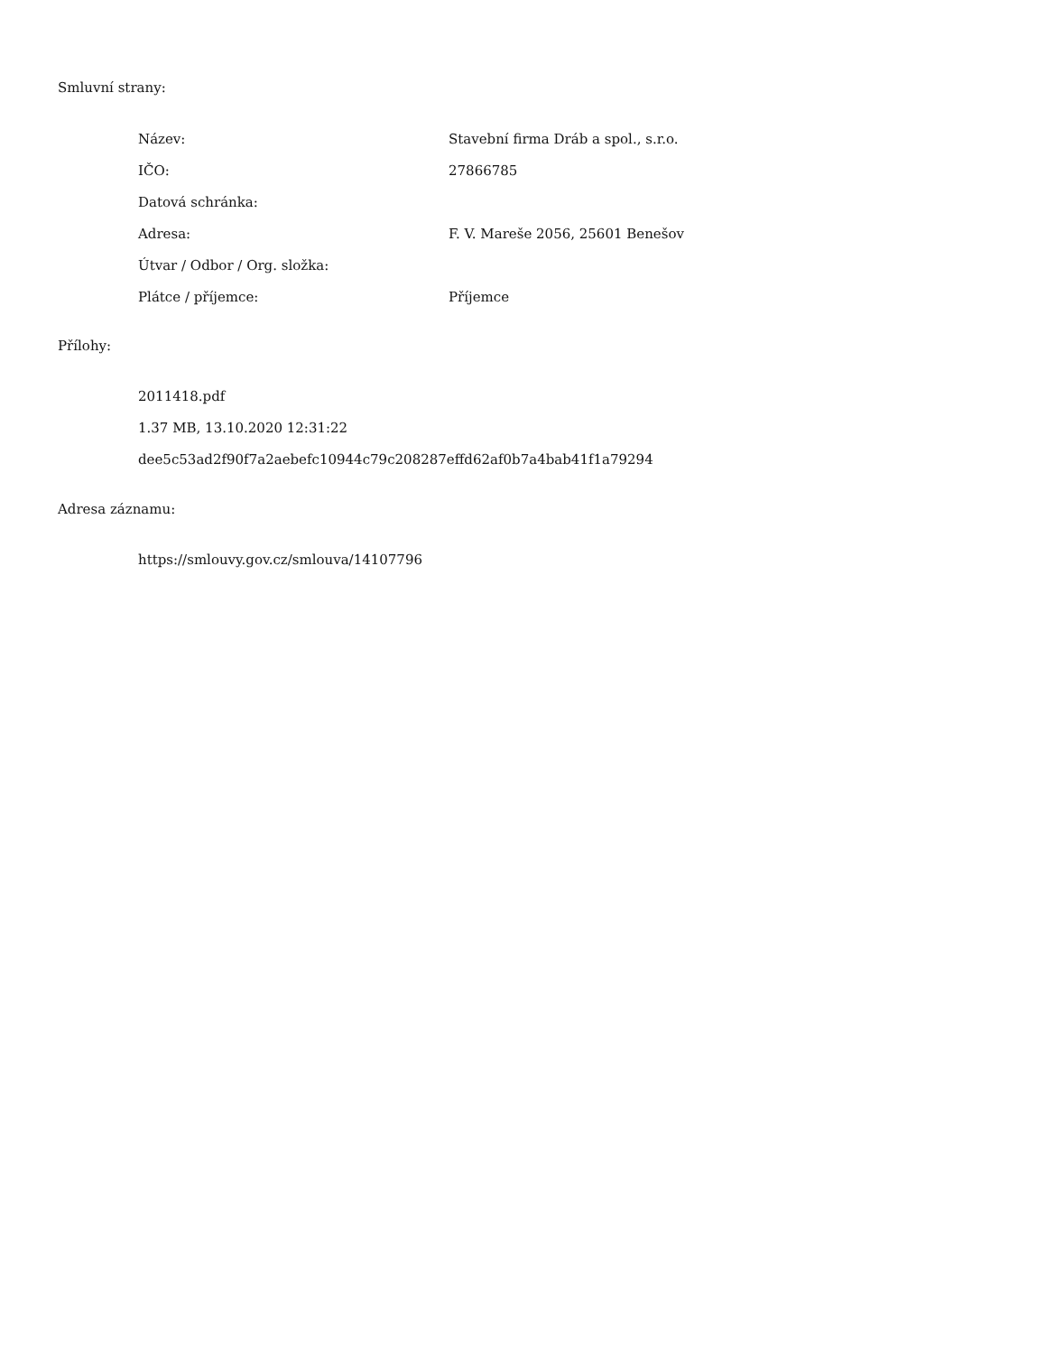Smluvní strany:
| Název: | Stavební firma Dráb a spol., s.r.o. |
| IČO: | 27866785 |
| Datová schránka: | |
| Adresa: | F. V. Mareše 2056, 25601 Benešov |
| Útvar / Odbor / Org. složka: | |
| Plátce / příjemce: | Příjemce |
Přílohy:
2011418.pdf
1.37 MB, 13.10.2020 12:31:22
dee5c53ad2f90f7a2aebefc10944c79c208287effd62af0b7a4bab41f1a79294
Adresa záznamu:
https://smlouvy.gov.cz/smlouva/14107796